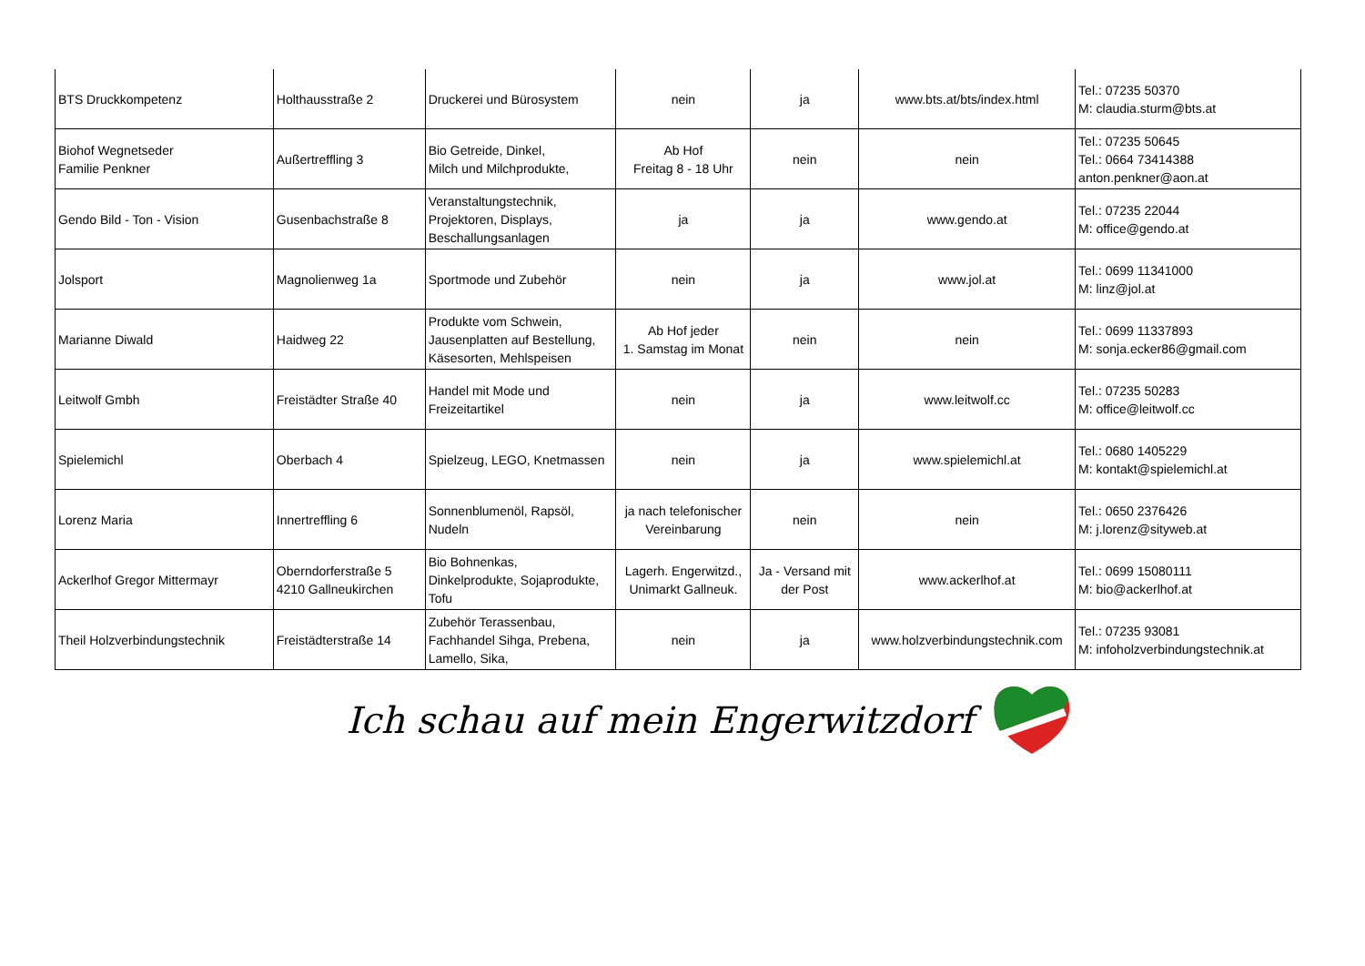| BTS Druckkompetenz | Holthausstraße 2 | Druckerei und Bürosystem | nein | ja | www.bts.at/bts/index.html | Tel.: 07235 50370 M: claudia.sturm@bts.at |
| Biohof Wegnetseder Familie Penkner | Außertreffling 3 | Bio Getreide, Dinkel, Milch und Milchprodukte, | Ab Hof Freitag 8 - 18 Uhr | nein | nein | Tel.: 07235 50645 Tel.: 0664 73414388 anton.penkner@aon.at |
| Gendo Bild - Ton - Vision | Gusenbachstraße 8 | Veranstaltungstechnik, Projektoren, Displays, Beschallungsanlagen | ja | ja | www.gendo.at | Tel.: 07235 22044 M: office@gendo.at |
| Jolsport | Magnolienweg 1a | Sportmode und Zubehör | nein | ja | www.jol.at | Tel.: 0699 11341000 M: linz@jol.at |
| Marianne Diwald | Haidweg 22 | Produkte vom Schwein, Jausenplatten auf Bestellung, Käsesorten, Mehlspeisen | Ab Hof jeder 1. Samstag im Monat | nein | nein | Tel.: 0699 11337893 M: sonja.ecker86@gmail.com |
| Leitwolf Gmbh | Freistädter Straße 40 | Handel mit Mode und Freizeitartikel | nein | ja | www.leitwolf.cc | Tel.: 07235 50283 M: office@leitwolf.cc |
| Spielemichl | Oberbach 4 | Spielzeug, LEGO, Knetmassen | nein | ja | www.spielemichl.at | Tel.: 0680 1405229 M: kontakt@spielemichl.at |
| Lorenz Maria | Innertreffling 6 | Sonnenblumenöl, Rapsöl, Nudeln | ja nach telefonischer Vereinbarung | nein | nein | Tel.: 0650 2376426 M: j.lorenz@sityweb.at |
| Ackerlhof Gregor Mittermayr | Oberndorferstraße 5 4210 Gallneukirchen | Bio Bohnenkas, Dinkelprodukte, Sojaprodukte, Tofu | Lagerh. Engerwitzd., Unimarkt Gallneuk. | Ja - Versand mit der Post | www.ackerlhof.at | Tel.: 0699 15080111 M: bio@ackerlhof.at |
| Theil Holzverbindungstechnik | Freistädterstraße 14 | Zubehör Terassenbau, Fachhandel Sihga, Prebena, Lamello, Sika, | nein | ja | www.holzverbindungstechnik.com | Tel.: 07235 93081 M: infoholzverbindungstechnik.at |
Ich schau auf mein Engerwitzdorf